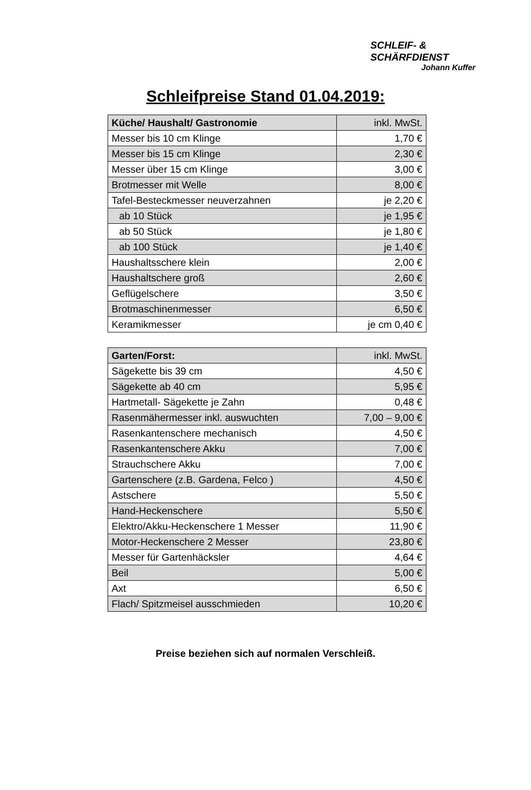SCHLEIF- &
SCHÄRFDIENST
Johann Kuffer
Schleifpreise Stand 01.04.2019:
| Küche/ Haushalt/ Gastronomie | inkl. MwSt. |
| --- | --- |
| Messer bis 10 cm Klinge | 1,70 € |
| Messer bis 15 cm Klinge | 2,30 € |
| Messer über 15 cm Klinge | 3,00 € |
| Brotmesser mit Welle | 8,00 € |
| Tafel-Besteckmesser neuverzahnen | je 2,20 € |
| ab 10 Stück | je 1,95 € |
| ab 50 Stück | je 1,80 € |
| ab 100 Stück | je 1,40 € |
| Haushaltsschere klein | 2,00 € |
| Haushaltschere groß | 2,60 € |
| Geflügelschere | 3,50 € |
| Brotmaschinenmesser | 6,50 € |
| Keramikmesser | je cm 0,40 € |
| Garten/Forst: | inkl. MwSt. |
| --- | --- |
| Sägekette bis 39 cm | 4,50 € |
| Sägekette ab 40 cm | 5,95 € |
| Hartmetall- Sägekette je Zahn | 0,48 € |
| Rasenmähermesser inkl. auswuchten | 7,00 – 9,00 € |
| Rasenkantenschere mechanisch | 4,50 € |
| Rasenkantenschere Akku | 7,00 € |
| Strauchschere Akku | 7,00 € |
| Gartenschere (z.B. Gardena, Felco ) | 4,50 € |
| Astschere | 5,50 € |
| Hand-Heckenschere | 5,50 € |
| Elektro/Akku-Heckenschere 1 Messer | 11,90 € |
| Motor-Heckenschere 2 Messer | 23,80 € |
| Messer für Gartenhäcksler | 4,64 € |
| Beil | 5,00 € |
| Axt | 6,50 € |
| Flach/ Spitzmeisel ausschmieden | 10,20 € |
Preise beziehen sich auf normalen Verschleiß.